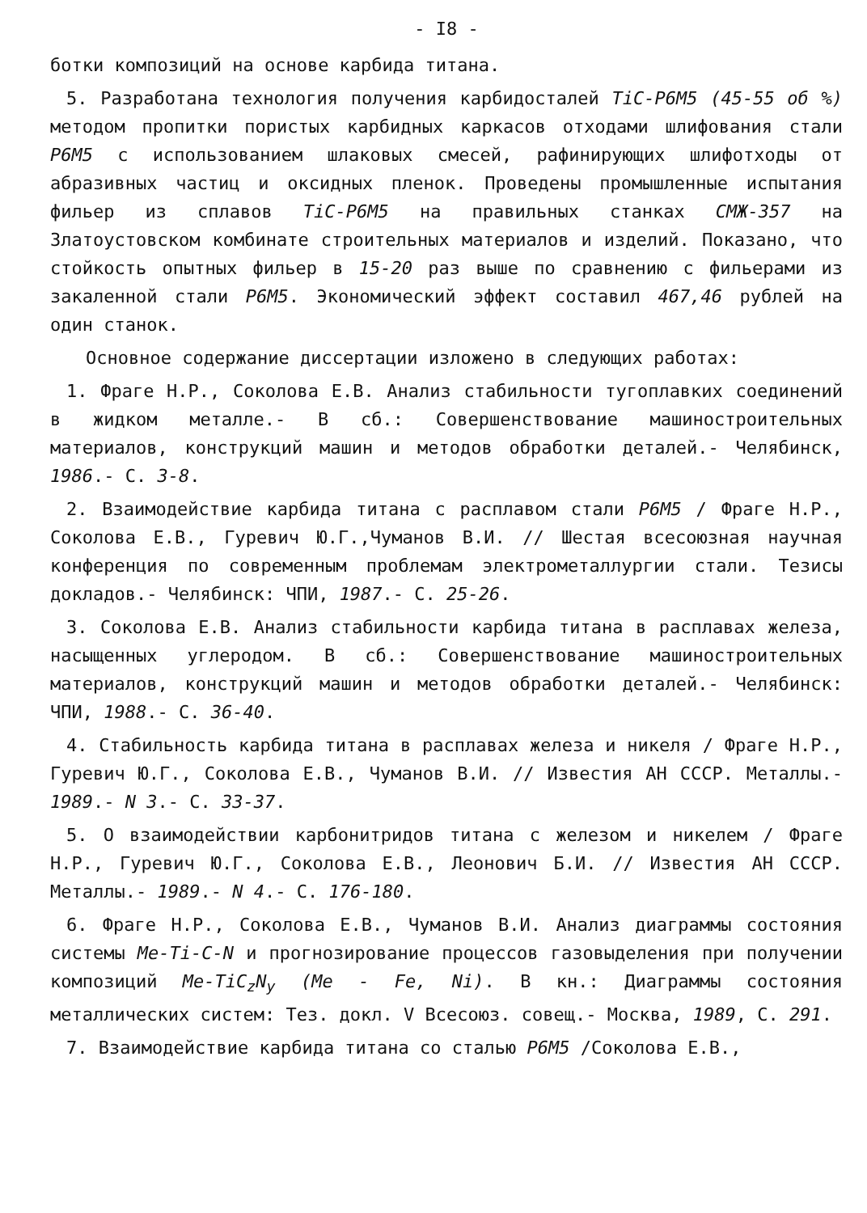- I8 -
ботки композиций на основе карбида титана.
5. Разработана технология получения карбидосталей TiC-Р6М5 (45-55 об %) методом пропитки пористых карбидных каркасов отходами шлифования стали Р6М5 с использованием шлаковых смесей, рафинирующих шлифотходы от абразивных частиц и оксидных пленок. Проведены промышленные испытания фильер из сплавов TiC-Р6М5 на правильных станках СМЖ-357 на Златоустовском комбинате строительных материалов и изделий. Показано, что стойкость опытных фильер в 15-20 раз выше по сравнению с фильерами из закаленной стали Р6М5. Экономический эффект составил 467,46 рублей на один станок.
Основное содержание диссертации изложено в следующих работах:
1. Фраге Н.Р., Соколова Е.В. Анализ стабильности тугоплавких соединений в жидком металле.- В сб.: Совершенствование машиностроительных материалов, конструкций машин и методов обработки деталей.- Челябинск, 1986.- С. 3-8.
2. Взаимодействие карбида титана с расплавом стали Р6М5 / Фраге Н.Р., Соколова Е.В., Гуревич Ю.Г.,Чуманов В.И. // Шестая всесоюзная научная конференция по современным проблемам электрометаллургии стали. Тезисы докладов.- Челябинск: ЧПИ, 1987.- С. 25-26.
3. Соколова Е.В. Анализ стабильности карбида титана в расплавах железа, насыщенных углеродом. В сб.: Совершенствование машиностроительных материалов, конструкций машин и методов обработки деталей.- Челябинск: ЧПИ, 1988.- С. 36-40.
4. Стабильность карбида титана в расплавах железа и никеля / Фраге Н.Р., Гуревич Ю.Г., Соколова Е.В., Чуманов В.И. // Известия АН СССР. Металлы.- 1989.- N 3.- С. 33-37.
5. О взаимодействии карбонитридов титана с железом и никелем / Фраге Н.Р., Гуревич Ю.Г., Соколова Е.В., Леонович Б.И. // Известия АН СССР. Металлы.- 1989.- N 4.- С. 176-180.
6. Фраге Н.Р., Соколова Е.В., Чуманов В.И. Анализ диаграммы состояния системы Me-Ti-C-N и прогнозирование процессов газовыделения при получении композиций Me-TiC<sub>z</sub>N<sub>y</sub> (Me - Fe, Ni). В кн.: Диаграммы состояния металлических систем: Тез. докл. V Всесоюз. совещ.- Москва, 1989, С. 291.
7. Взаимодействие карбида титана со сталью Р6М5 /Соколова Е.В.,